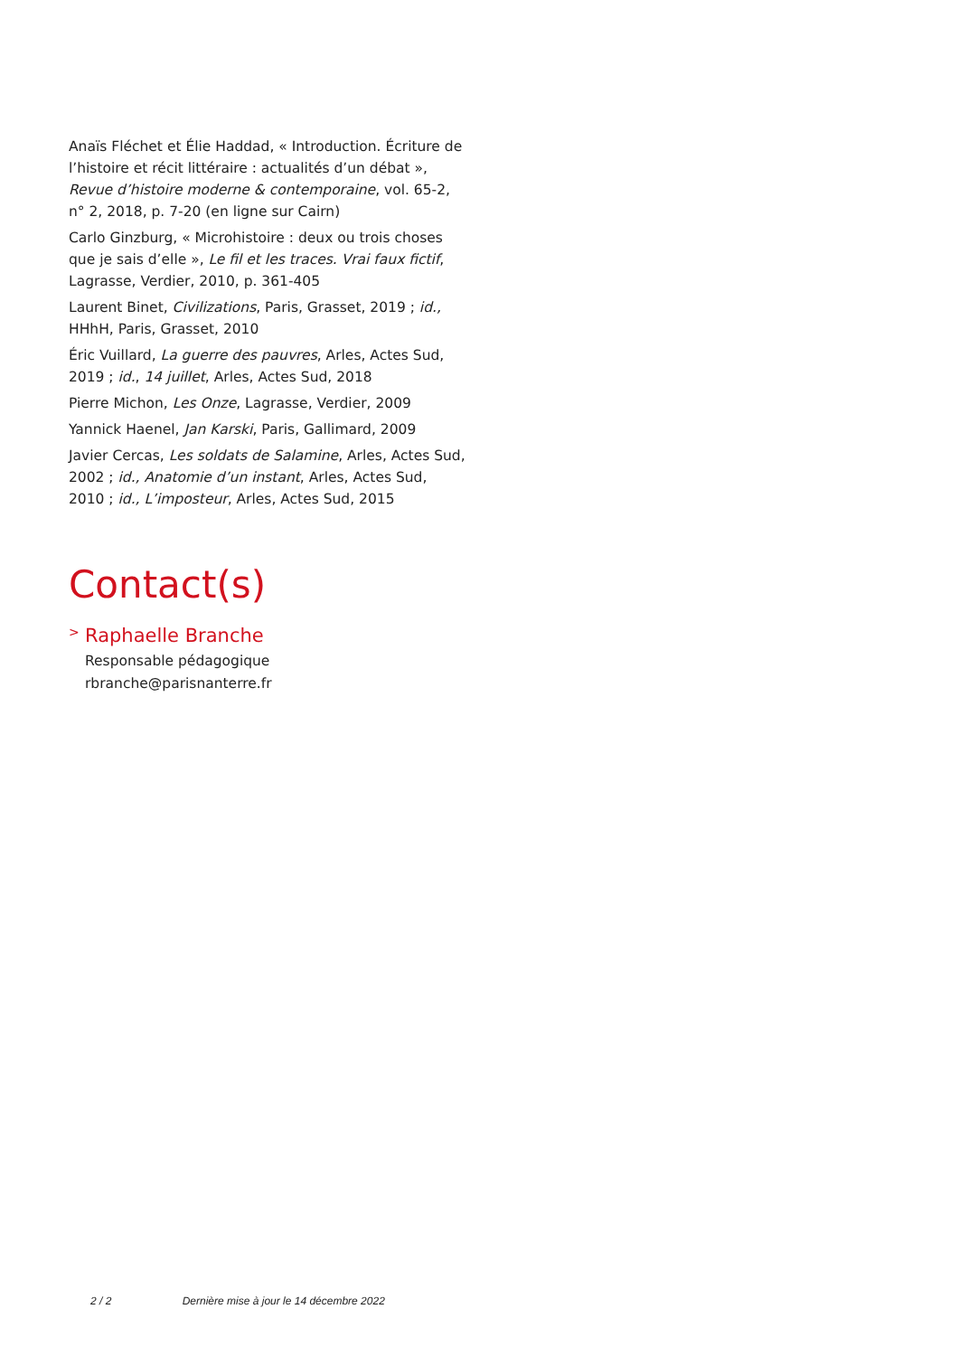Anaïs Fléchet et Élie Haddad, « Introduction. Écriture de l’histoire et récit littéraire : actualités d’un débat », Revue d’histoire moderne & contemporaine, vol. 65-2, n° 2, 2018, p. 7-20 (en ligne sur Cairn)
Carlo Ginzburg, « Microhistoire : deux ou trois choses que je sais d’elle », Le fil et les traces. Vrai faux fictif, Lagrasse, Verdier, 2010, p. 361-405
Laurent Binet, Civilizations, Paris, Grasset, 2019 ; id., HHhH, Paris, Grasset, 2010
Éric Vuillard, La guerre des pauvres, Arles, Actes Sud, 2019 ; id., 14 juillet, Arles, Actes Sud, 2018
Pierre Michon, Les Onze, Lagrasse, Verdier, 2009
Yannick Haenel, Jan Karski, Paris, Gallimard, 2009
Javier Cercas, Les soldats de Salamine, Arles, Actes Sud, 2002 ; id., Anatomie d’un instant, Arles, Actes Sud, 2010 ; id., L’imposteur, Arles, Actes Sud, 2015
Contact(s)
> Raphaelle Branche
Responsable pédagogique
rbranche@parisnanterre.fr
2 / 2 Dernière mise à jour le 14 décembre 2022